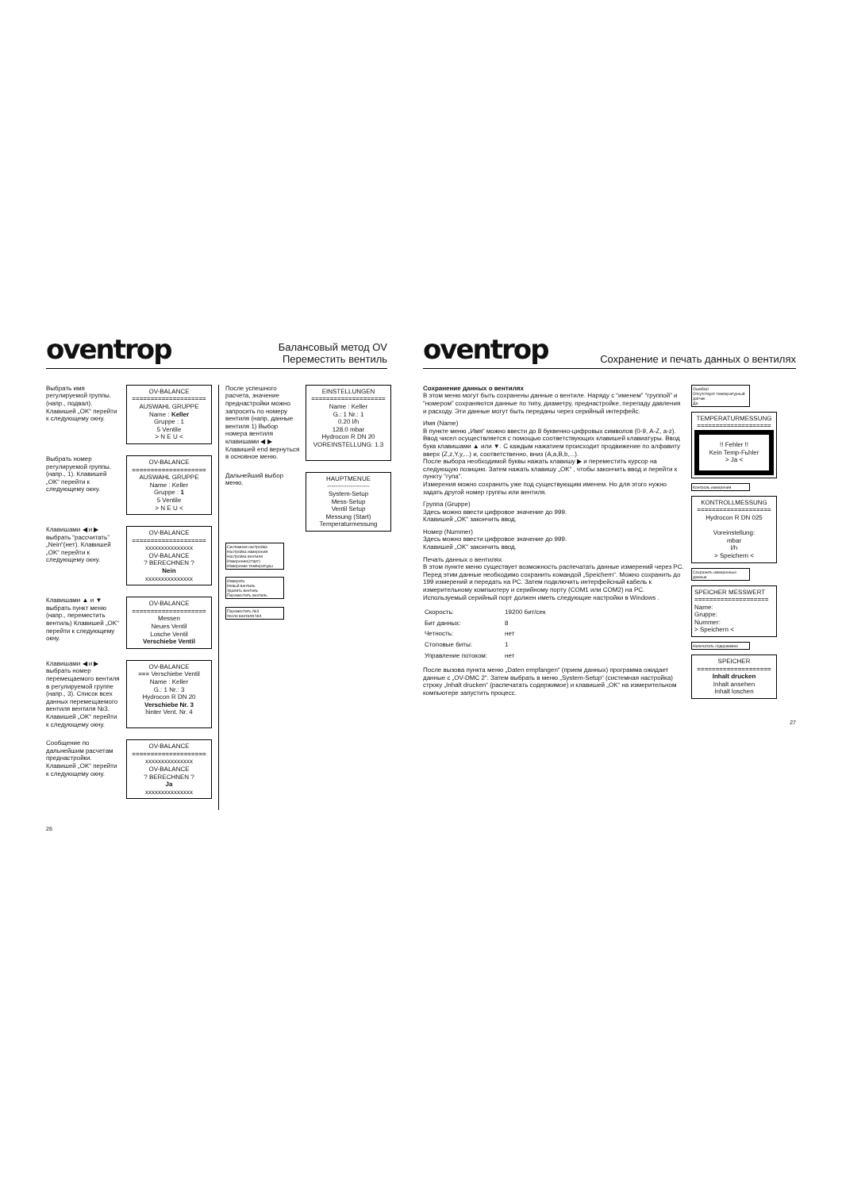oventrop Балансовый метод OV
Переместить вентиль
Выбрать имя регулируемой группы. (напр., подвал). Клавишей „OK“ перейти к следующему окну.
OV-BALANCE
====================
AUSWAHL GRUPPE
Name : Keller
Gruppe : 1
5 Ventile
> N E U <
Выбрать номер регулируемой группы. (напр., 1). Клавишей „OK“ перейти к следующему окну.
OV-BALANCE
====================
AUSWAHL GRUPPE
Name : Keller
Gruppe : 1
5 Ventile
> N E U <
Клавишами ◀ и ▶ выбрать “рассчитать” „Nein“(нет). Клавишей „OK“ перейти к следующему окну.
OV-BALANCE
====================
xxxxxxxxxxxxxxx
OV-BALANCE
? BERECHNEN ?
Nein
xxxxxxxxxxxxxxx
Клавишами ▲ и ▼ выбрать пункт меню (напр., переместить вентиль) Клавишей „OK“ перейти к следующему окну.
OV-BALANCE
====================
Messen
Neues Ventil
Losche Ventil
Verschiebe Ventil
Клавишами ◀ и ▶ выбрать номер перемещаемого вентиля в регулируемой группе (напр., 3). Список всех данных перемещаемого вентиля вентиля №3. Клавишей „OK“ перейти к следующему окну.
OV-BALANCE
=== Verschiebe Ventil
Name : Keller
G.: 1 Nr.: 3
Hydrocon R DN 20
Verschiebe Nr. 3
hinter Vent. Nr. 4
Сообщение по дальнейшим расчетам преднастройки. Клавишей „OK“ перейти к следующему окну.
OV-BALANCE
====================
xxxxxxxxxxxxxxx
OV-BALANCE
? BERECHNEN ?
Ja
xxxxxxxxxxxxxxx
После успешного расчета, значение преднастройки можно запросить по номеру вентиля (напр, данные вентиля 1) Выбор номера вентиля клавишами ◀ ▶ Клавишей end вернуться в основное меню.
EINSTELLUNGEN
====================
Name : Keller
G.: 1 Nr.: 1
0.20 l/h
128.0 mbar
Hydrocon R DN 20
VOREINSTELLUNG: 1.3
Дальнейший выбор меню.
HAUPTMENUE
--------------------
System-Setup
Mess-Setup
Ventil Setup
Messung (Start)
Temperaturmessung
Системная настройка
Настройка измерения
Настройка вентиля
Измерение(старт)
Измерение температуры
Измерить
Новый вентиль
Удалить вентиль
Переместить вентиль
Переместить №3
после вентиля №4
26
oventrop Сохранение и печать данных о вентилях
Сохранение данных о вентилях
В этом меню могут быть сохранены данные о вентиле. Наряду с “именем” “группой” и “номером” сохраняются данные по типу, диаметру, преднастройке, перепаду давления и расходу. Эти данные могут быть переданы через серийный интерфейс.
Имя (Name)
В пункте меню „Имя“ можно ввести до 8 буквенно-цифровых символов (0-9, A-Z, a-z). Ввод чисел осуществляется с помощью соответствующих клавишей клавиатуры. Ввод букв клавишами ▲ или ▼. С каждым нажатием происходит продвижение по алфавиту вверх (Z,z,Y,y,...) и, соответственно, вниз (A,a,B,b,...).
После выбора необходимой буквы нажать клавишу ▶ и переместить курсор на следующую позицию. Затем нажать клавишу „OK“ , чтобы закончить ввод и перейти к пункту “гупа”.
Измерения можно сохранить уже под существующим именем. Но для этого нужно задать другой номер группы или вентиля.
Группа (Gruppe)
Здесь можно ввести цифровое значение до 999.
Клавишей „OK“ закончить ввод.
Номер (Nummer)
Здесь можно ввести цифровое значение до 999.
Клавишей „OK“ закончить ввод.
Печать данных о вентилях
В этом пункте меню существует возможность распечатать данные измерений через PC. Перед этим данные необходимо сохранить командой „Speichern“. Можно сохранить до 199 измерений и передать на PC. Затем подключить интерфейсный кабель к измерительному компьютеру и серийному порту (COM1 или COM2) на PC. Используемый серийный порт должен иметь следующие настройки в Windows .
| Скорость: | 19200 бит/сек |
| Бит данных: | 8 |
| Четность: | нет |
| Стоповые биты: | 1 |
| Управление потоком: | нет |
После вызова пункта меню „Daten empfangen“ (прием данных) программа ожидает данные с „OV-DMC 2“. Затем выбрать в меню „System-Setup“ (системная настройка) строку „Inhalt drucken“ (распечатать содержимое) и клавишей „OK“ на измерительном компьютере запустить процесс.
Ошибка!
Отсутствует температурный датчик
Да
TEMPERATURMESSUNG
====================
!! Fehler !!
Kein Temp-Fьhler
> Ja <
Контроль измерения
KONTROLLMESSUNG
====================
Hydrocon R DN 025
Voreinstellung:
mbar
l/h
> Speichern <
Сохранить измеренные данные
SPEICHER MESSWERT
====================
Name:
Gruppe:
Nummer:
> Speichern <
Напечатать содержимое
SPEICHER
====================
Inhalt drucken
Inhalt ansehen
Inhalt loschen
27